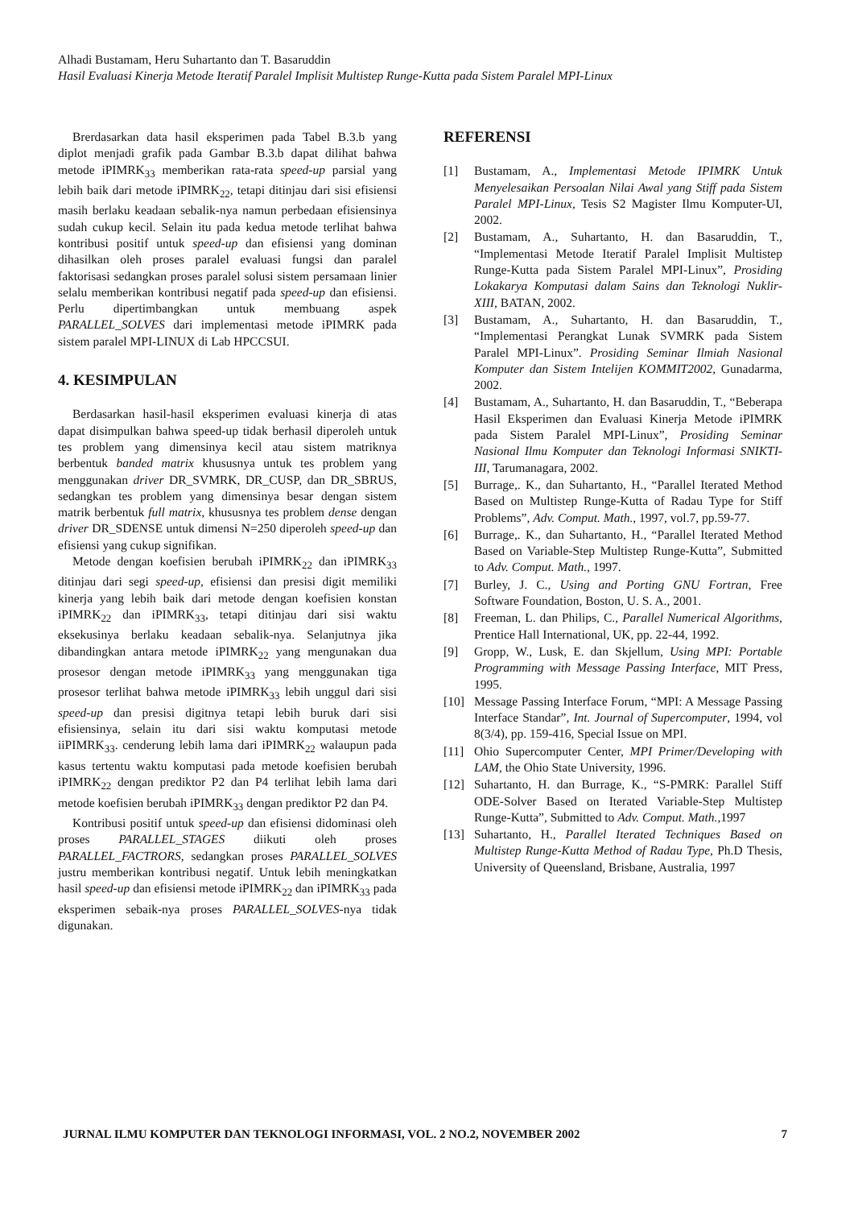Alhadi Bustamam, Heru Suhartanto dan T. Basaruddin
Hasil Evaluasi Kinerja Metode Iteratif Paralel Implisit Multistep Runge-Kutta pada Sistem Paralel MPI-Linux
Brerdasarkan data hasil eksperimen pada Tabel B.3.b yang diplot menjadi grafik pada Gambar B.3.b dapat dilihat bahwa metode iPIMRK<sub>33</sub> memberikan rata-rata speed-up parsial yang lebih baik dari metode iPIMRK<sub>22</sub>, tetapi ditinjau dari sisi efisiensi masih berlaku keadaan sebalik-nya namun perbedaan efisiensinya sudah cukup kecil. Selain itu pada kedua metode terlihat bahwa kontribusi positif untuk speed-up dan efisiensi yang dominan dihasilkan oleh proses paralel evaluasi fungsi dan paralel faktorisasi sedangkan proses paralel solusi sistem persamaan linier selalu memberikan kontribusi negatif pada speed-up dan efisiensi. Perlu dipertimbangkan untuk membuang aspek PARALLEL_SOLVES dari implementasi metode iPIMRK pada sistem paralel MPI-LINUX di Lab HPCCSUI.
4. KESIMPULAN
Berdasarkan hasil-hasil eksperimen evaluasi kinerja di atas dapat disimpulkan bahwa speed-up tidak berhasil diperoleh untuk tes problem yang dimensinya kecil atau sistem matriknya berbentuk banded matrix khususnya untuk tes problem yang menggunakan driver DR_SVMRK, DR_CUSP, dan DR_SBRUS, sedangkan tes problem yang dimensinya besar dengan sistem matrik berbentuk full matrix, khususnya tes problem dense dengan driver DR_SDENSE untuk dimensi N=250 diperoleh speed-up dan efisiensi yang cukup signifikan.
Metode dengan koefisien berubah iPIMRK<sub>22</sub> dan iPIMRK<sub>33</sub> ditinjau dari segi speed-up, efisiensi dan presisi digit memiliki kinerja yang lebih baik dari metode dengan koefisien konstan iPIMRK<sub>22</sub> dan iPIMRK<sub>33</sub>, tetapi ditinjau dari sisi waktu eksekusinya berlaku keadaan sebalik-nya. Selanjutnya jika dibandingkan antara metode iPIMRK<sub>22</sub> yang mengunakan dua prosesor dengan metode iPIMRK<sub>33</sub> yang menggunakan tiga prosesor terlihat bahwa metode iPIMRK<sub>33</sub> lebih unggul dari sisi speed-up dan presisi digitnya tetapi lebih buruk dari sisi efisiensinya, selain itu dari sisi waktu komputasi metode iiPIMRK<sub>33</sub>. cenderung lebih lama dari iPIMRK<sub>22</sub> walaupun pada kasus tertentu waktu komputasi pada metode koefisien berubah iPIMRK<sub>22</sub> dengan prediktor P2 dan P4 terlihat lebih lama dari metode koefisien berubah iPIMRK<sub>33</sub> dengan prediktor P2 dan P4.
Kontribusi positif untuk speed-up dan efisiensi didominasi oleh proses PARALLEL_STAGES diikuti oleh proses PARALLEL_FACTRORS, sedangkan proses PARALLEL_SOLVES justru memberikan kontribusi negatif. Untuk lebih meningkatkan hasil speed-up dan efisiensi metode iPIMRK<sub>22</sub> dan iPIMRK<sub>33</sub> pada eksperimen sebaik-nya proses PARALLEL_SOLVES-nya tidak digunakan.
REFERENSI
[1] Bustamam, A., Implementasi Metode IPIMRK Untuk Menyelesaikan Persoalan Nilai Awal yang Stiff pada Sistem Paralel MPI-Linux, Tesis S2 Magister Ilmu Komputer-UI, 2002.
[2] Bustamam, A., Suhartanto, H. dan Basaruddin, T., “Implementasi Metode Iteratif Paralel Implisit Multistep Runge-Kutta pada Sistem Paralel MPI-Linux”, Prosiding Lokakarya Komputasi dalam Sains dan Teknologi Nuklir-XIII, BATAN, 2002.
[3] Bustamam, A., Suhartanto, H. dan Basaruddin, T., “Implementasi Perangkat Lunak SVMRK pada Sistem Paralel MPI-Linux”. Prosiding Seminar Ilmiah Nasional Komputer dan Sistem Intelijen KOMMIT2002, Gunadarma, 2002.
[4] Bustamam, A., Suhartanto, H. dan Basaruddin, T., “Beberapa Hasil Eksperimen dan Evaluasi Kinerja Metode iPIMRK pada Sistem Paralel MPI-Linux”, Prosiding Seminar Nasional Ilmu Komputer dan Teknologi Informasi SNIKTI-III, Tarumanagara, 2002.
[5] Burrage,. K., dan Suhartanto, H., “Parallel Iterated Method Based on Multistep Runge-Kutta of Radau Type for Stiff Problems”, Adv. Comput. Math., 1997, vol.7, pp.59-77.
[6] Burrage,. K., dan Suhartanto, H., “Parallel Iterated Method Based on Variable-Step Multistep Runge-Kutta”, Submitted to Adv. Comput. Math., 1997.
[7] Burley, J. C., Using and Porting GNU Fortran, Free Software Foundation, Boston, U. S. A., 2001.
[8] Freeman, L. dan Philips, C., Parallel Numerical Algorithms, Prentice Hall International, UK, pp. 22-44, 1992.
[9] Gropp, W., Lusk, E. dan Skjellum, Using MPI: Portable Programming with Message Passing Interface, MIT Press, 1995.
[10] Message Passing Interface Forum, “MPI: A Message Passing Interface Standar”, Int. Journal of Supercomputer, 1994, vol 8(3/4), pp. 159-416, Special Issue on MPI.
[11] Ohio Supercomputer Center, MPI Primer/Developing with LAM, the Ohio State University, 1996.
[12] Suhartanto, H. dan Burrage, K., “S-PMRK: Parallel Stiff ODE-Solver Based on Iterated Variable-Step Multistep Runge-Kutta”, Submitted to Adv. Comput. Math.,1997
[13] Suhartanto, H., Parallel Iterated Techniques Based on Multistep Runge-Kutta Method of Radau Type, Ph.D Thesis, University of Queensland, Brisbane, Australia, 1997
JURNAL ILMU KOMPUTER DAN TEKNOLOGI INFORMASI, VOL. 2 NO.2, NOVEMBER 2002 7